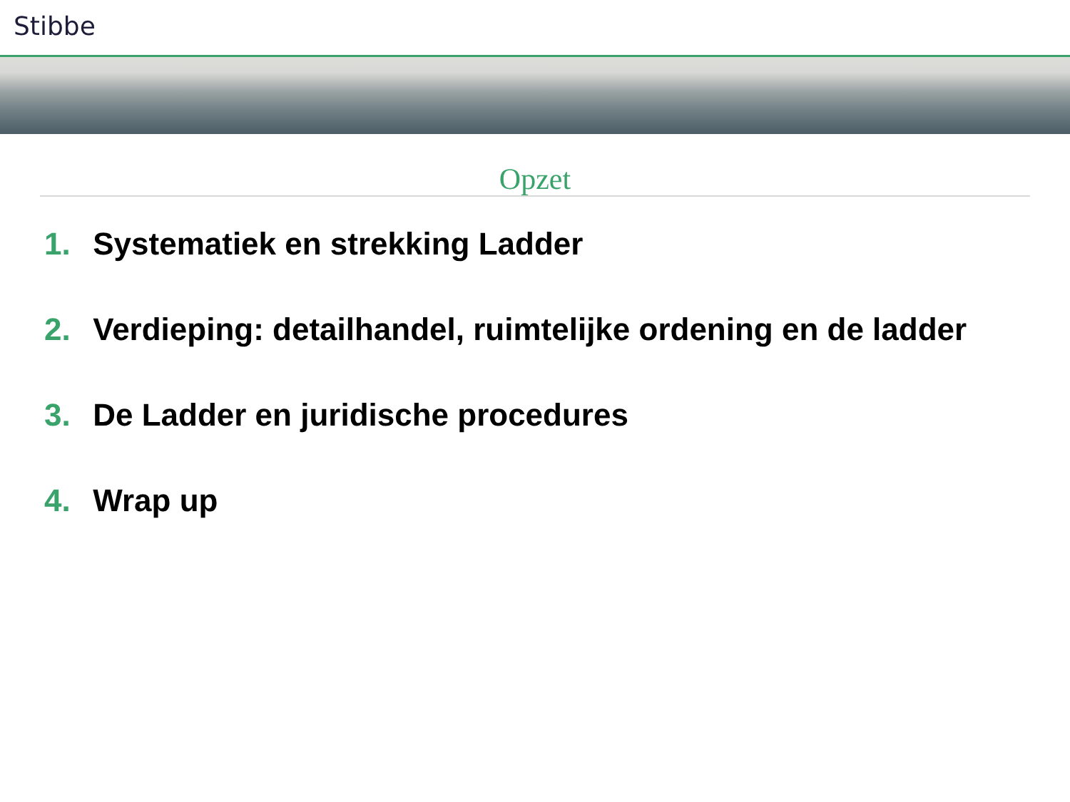Stibbe
Opzet
1. Systematiek en strekking Ladder
2. Verdieping: detailhandel, ruimtelijke ordening en de ladder
3. De Ladder en juridische procedures
4. Wrap up